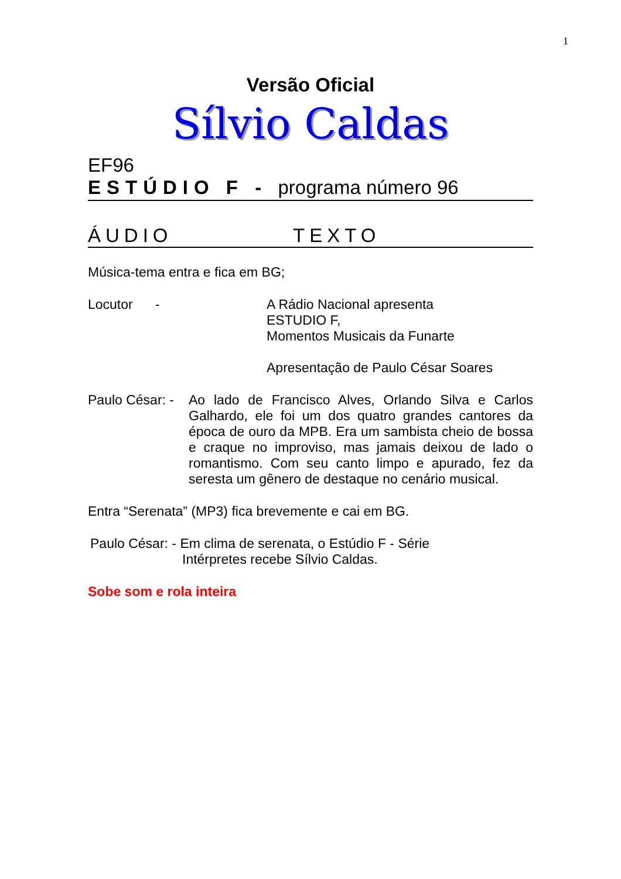1
Versão Oficial
Sílvio Caldas
EF96
ESTÚDIO F - programa número 96
ÁUDIO TEXTO
Música-tema entra e fica em BG;
Locutor - A Rádio Nacional apresenta
ESTUDIO F,
Momentos Musicais da Funarte
Apresentação de Paulo César Soares
Paulo César: -
Ao lado de Francisco Alves, Orlando Silva e Carlos Galhardo, ele foi um dos quatro grandes cantores da época de ouro da MPB. Era um sambista cheio de bossa e craque no improviso, mas jamais deixou de lado o romantismo. Com seu canto limpo e apurado, fez da seresta um gênero de destaque no cenário musical.
Entra “Serenata” (MP3) fica brevemente e cai em BG.
Paulo César: - Em clima de serenata, o Estúdio F - Série
Intérpretes recebe Sílvio Caldas.
Sobe som e rola inteira